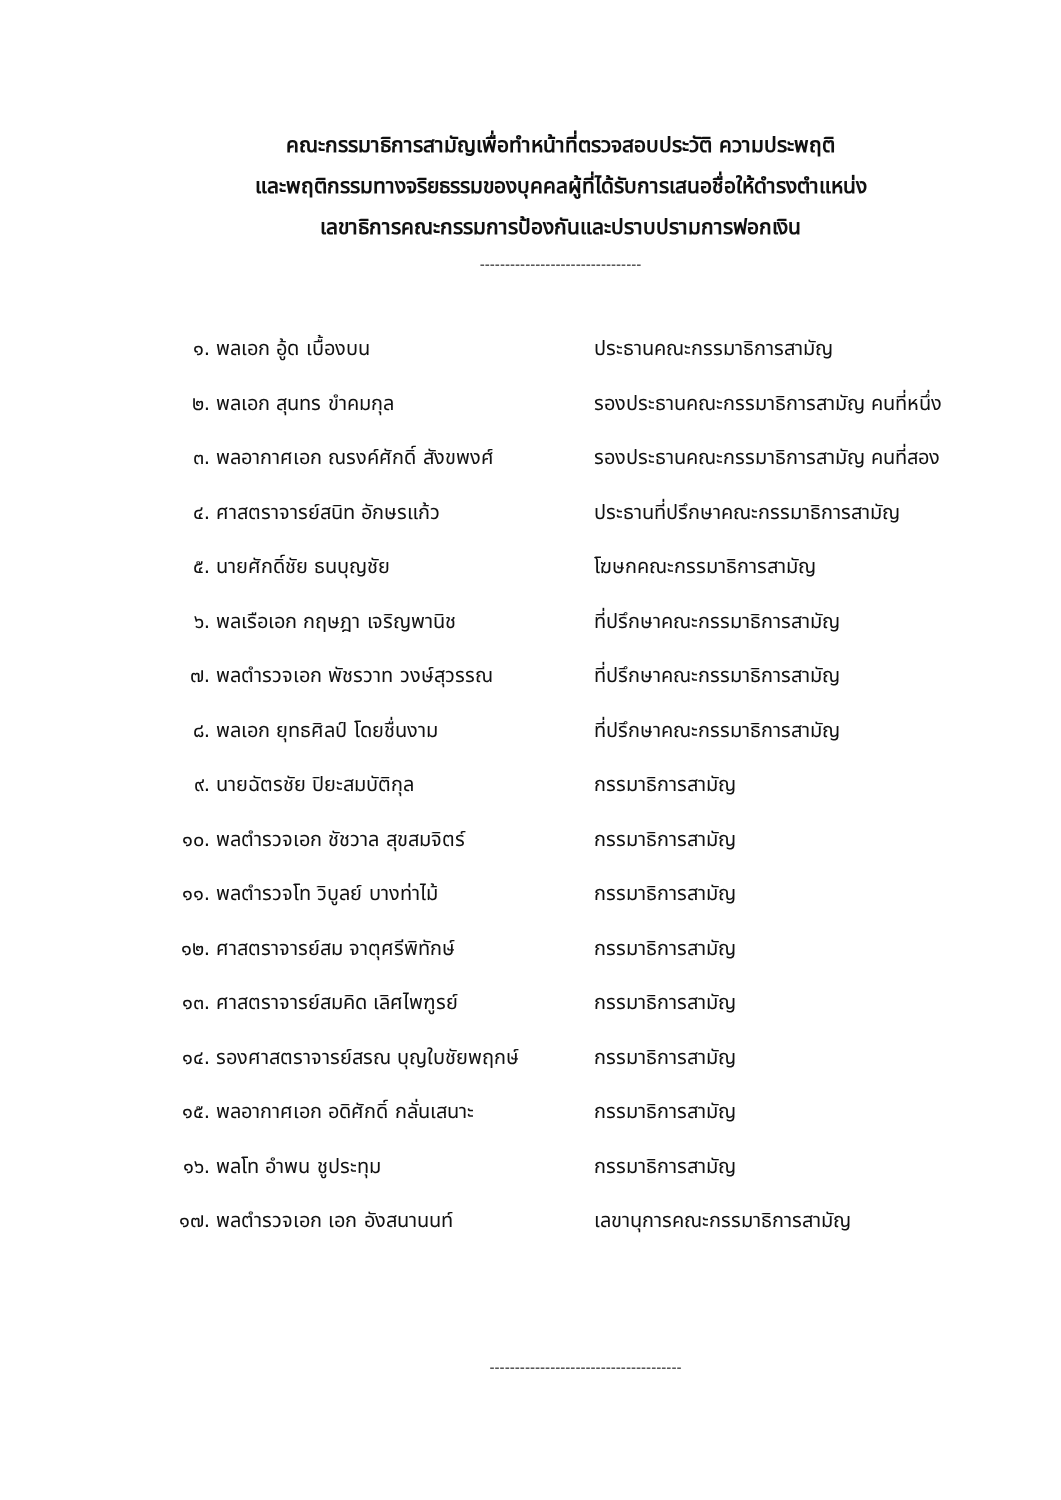คณะกรรมาธิการสามัญเพื่อทำหน้าที่ตรวจสอบประวัติ ความประพฤติ
และพฤติกรรมทางจริยธรรมของบุคคลผู้ที่ได้รับการเสนอชื่อให้ดำรงตำแหน่ง
เลขาธิการคณะกรรมการป้องกันและปราบปรามการฟอกเงิน
--------------------------------
| ๑. | พลเอก อู้ด เบื้องบน | ประธานคณะกรรมาธิการสามัญ |
| ๒. | พลเอก สุนทร ขำคมกุล | รองประธานคณะกรรมาธิการสามัญ คนที่หนึ่ง |
| ๓. | พลอากาศเอก ณรงค์ศักดิ์ สังขพงศ์ | รองประธานคณะกรรมาธิการสามัญ คนที่สอง |
| ๔. | ศาสตราจารย์สนิท อักษรแก้ว | ประธานที่ปรึกษาคณะกรรมาธิการสามัญ |
| ๕. | นายศักดิ์ชัย ธนบุญชัย | โฆษกคณะกรรมาธิการสามัญ |
| ๖. | พลเรือเอก กฤษฎา เจริญพานิช | ที่ปรึกษาคณะกรรมาธิการสามัญ |
| ๗. | พลตำรวจเอก พัชรวาท วงษ์สุวรรณ | ที่ปรึกษาคณะกรรมาธิการสามัญ |
| ๘. | พลเอก ยุทธศิลป์ โดยชื่นงาม | ที่ปรึกษาคณะกรรมาธิการสามัญ |
| ๙. | นายฉัตรชัย ปิยะสมบัติกุล | กรรมาธิการสามัญ |
| ๑๐. | พลตำรวจเอก ชัชวาล สุขสมจิตร์ | กรรมาธิการสามัญ |
| ๑๑. | พลตำรวจโท วิบูลย์ บางท่าไม้ | กรรมาธิการสามัญ |
| ๑๒. | ศาสตราจารย์สม จาตุศรีพิทักษ์ | กรรมาธิการสามัญ |
| ๑๓. | ศาสตราจารย์สมคิด เลิศไพฑูรย์ | กรรมาธิการสามัญ |
| ๑๔. | รองศาสตราจารย์สรณ บุญใบชัยพฤกษ์ | กรรมาธิการสามัญ |
| ๑๕. | พลอากาศเอก อดิศักดิ์ กลั่นเสนาะ | กรรมาธิการสามัญ |
| ๑๖. | พลโท อำพน ชูประทุม | กรรมาธิการสามัญ |
| ๑๗. | พลตำรวจเอก เอก อังสนานนท์ | เลขานุการคณะกรรมาธิการสามัญ |
--------------------------------------